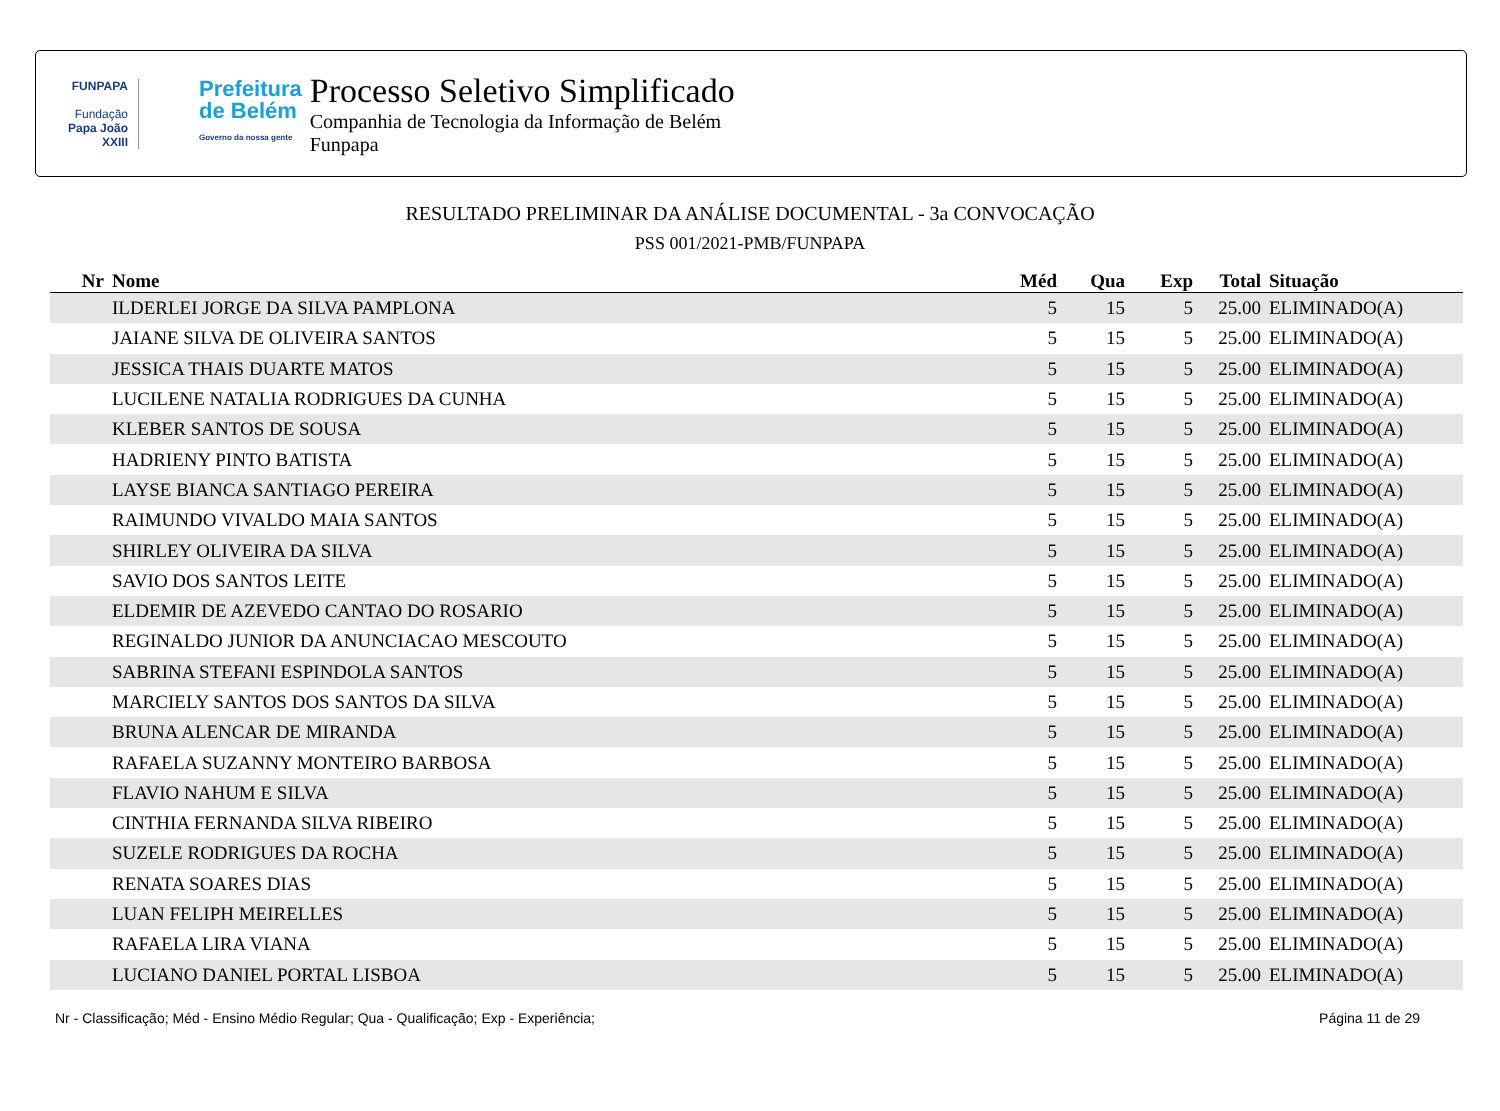FUNPAPA
Fundação
Papa João XXIII
Prefeitura
de Belém
Governo da nossa gente
Processo Seletivo Simplificado
Companhia de Tecnologia da Informação de Belém
Funpapa
RESULTADO PRELIMINAR DA ANÁLISE DOCUMENTAL - 3a CONVOCAÇÃO
PSS 001/2021-PMB/FUNPAPA
| Nr | Nome | Méd | Qua | Exp | Total | Situação |
| --- | --- | --- | --- | --- | --- | --- |
| | ILDERLEI JORGE DA SILVA PAMPLONA | 5 | 15 | 5 | 25.00 | ELIMINADO(A) |
| | JAIANE SILVA DE OLIVEIRA SANTOS | 5 | 15 | 5 | 25.00 | ELIMINADO(A) |
| | JESSICA THAIS DUARTE MATOS | 5 | 15 | 5 | 25.00 | ELIMINADO(A) |
| | LUCILENE NATALIA RODRIGUES DA CUNHA | 5 | 15 | 5 | 25.00 | ELIMINADO(A) |
| | KLEBER SANTOS DE SOUSA | 5 | 15 | 5 | 25.00 | ELIMINADO(A) |
| | HADRIENY PINTO BATISTA | 5 | 15 | 5 | 25.00 | ELIMINADO(A) |
| | LAYSE BIANCA SANTIAGO PEREIRA | 5 | 15 | 5 | 25.00 | ELIMINADO(A) |
| | RAIMUNDO VIVALDO MAIA SANTOS | 5 | 15 | 5 | 25.00 | ELIMINADO(A) |
| | SHIRLEY OLIVEIRA DA SILVA | 5 | 15 | 5 | 25.00 | ELIMINADO(A) |
| | SAVIO DOS SANTOS LEITE | 5 | 15 | 5 | 25.00 | ELIMINADO(A) |
| | ELDEMIR DE AZEVEDO CANTAO DO ROSARIO | 5 | 15 | 5 | 25.00 | ELIMINADO(A) |
| | REGINALDO JUNIOR DA ANUNCIACAO MESCOUTO | 5 | 15 | 5 | 25.00 | ELIMINADO(A) |
| | SABRINA STEFANI ESPINDOLA SANTOS | 5 | 15 | 5 | 25.00 | ELIMINADO(A) |
| | MARCIELY SANTOS DOS SANTOS DA SILVA | 5 | 15 | 5 | 25.00 | ELIMINADO(A) |
| | BRUNA ALENCAR DE MIRANDA | 5 | 15 | 5 | 25.00 | ELIMINADO(A) |
| | RAFAELA SUZANNY MONTEIRO BARBOSA | 5 | 15 | 5 | 25.00 | ELIMINADO(A) |
| | FLAVIO NAHUM E SILVA | 5 | 15 | 5 | 25.00 | ELIMINADO(A) |
| | CINTHIA FERNANDA SILVA RIBEIRO | 5 | 15 | 5 | 25.00 | ELIMINADO(A) |
| | SUZELE RODRIGUES DA ROCHA | 5 | 15 | 5 | 25.00 | ELIMINADO(A) |
| | RENATA SOARES DIAS | 5 | 15 | 5 | 25.00 | ELIMINADO(A) |
| | LUAN FELIPH MEIRELLES | 5 | 15 | 5 | 25.00 | ELIMINADO(A) |
| | RAFAELA LIRA VIANA | 5 | 15 | 5 | 25.00 | ELIMINADO(A) |
| | LUCIANO DANIEL PORTAL LISBOA | 5 | 15 | 5 | 25.00 | ELIMINADO(A) |
Nr - Classificação; Méd - Ensino Médio Regular; Qua - Qualificação; Exp - Experiência; Página 11 de 29